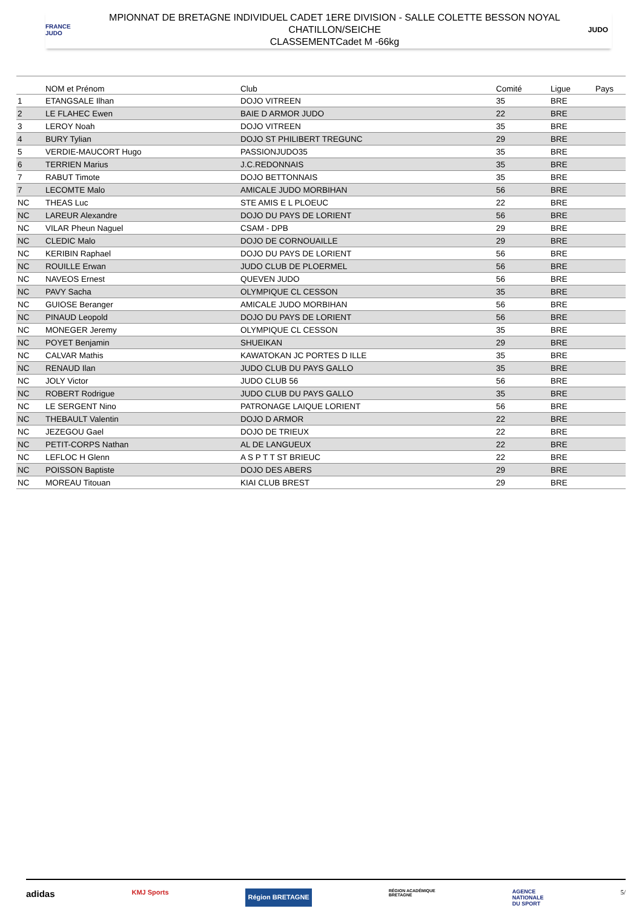FRANCE
JUDO
MPIONNAT DE BRETAGNE INDIVIDUEL CADET 1ERE DIVISION - SALLE COLETTE BESSON NOYAL
CHATILLON/SEICHE
CLASSEMENTCadet M -66kg
JUDO
| | NOM et Prénom | Club | Comité | Ligue | Pays |
| --- | --- | --- | --- | --- | --- |
| 1 | ETANGSALE Ilhan | DOJO VITREEN | 35 | BRE | |
| 2 | LE FLAHEC Ewen | BAIE D ARMOR JUDO | 22 | BRE | |
| 3 | LEROY Noah | DOJO VITREEN | 35 | BRE | |
| 4 | BURY Tylian | DOJO ST PHILIBERT TREGUNC | 29 | BRE | |
| 5 | VERDIE-MAUCORT Hugo | PASSIONJUDO35 | 35 | BRE | |
| 6 | TERRIEN Marius | J.C.REDONNAIS | 35 | BRE | |
| 7 | RABUT Timote | DOJO BETTONNAIS | 35 | BRE | |
| 7 | LECOMTE Malo | AMICALE JUDO MORBIHAN | 56 | BRE | |
| NC | THEAS Luc | STE AMIS E L PLOEUC | 22 | BRE | |
| NC | LAREUR Alexandre | DOJO DU PAYS DE LORIENT | 56 | BRE | |
| NC | VILAR Pheun Naguel | CSAM - DPB | 29 | BRE | |
| NC | CLEDIC Malo | DOJO DE CORNOUAILLE | 29 | BRE | |
| NC | KERIBIN Raphael | DOJO DU PAYS DE LORIENT | 56 | BRE | |
| NC | ROUILLE Erwan | JUDO CLUB DE PLOERMEL | 56 | BRE | |
| NC | NAVEOS Ernest | QUEVEN JUDO | 56 | BRE | |
| NC | PAVY Sacha | OLYMPIQUE CL CESSON | 35 | BRE | |
| NC | GUIOSE Beranger | AMICALE JUDO MORBIHAN | 56 | BRE | |
| NC | PINAUD Leopold | DOJO DU PAYS DE LORIENT | 56 | BRE | |
| NC | MONEGER Jeremy | OLYMPIQUE CL CESSON | 35 | BRE | |
| NC | POYET Benjamin | SHUEIKAN | 29 | BRE | |
| NC | CALVAR Mathis | KAWATOKAN JC PORTES D ILLE | 35 | BRE | |
| NC | RENAUD Ilan | JUDO CLUB DU PAYS GALLO | 35 | BRE | |
| NC | JOLY Victor | JUDO CLUB 56 | 56 | BRE | |
| NC | ROBERT Rodrigue | JUDO CLUB DU PAYS GALLO | 35 | BRE | |
| NC | LE SERGENT Nino | PATRONAGE LAIQUE LORIENT | 56 | BRE | |
| NC | THEBAULT Valentin | DOJO D ARMOR | 22 | BRE | |
| NC | JEZEGOU Gael | DOJO DE TRIEUX | 22 | BRE | |
| NC | PETIT-CORPS Nathan | AL DE LANGUEUX | 22 | BRE | |
| NC | LEFLOC H Glenn | A S P T T ST BRIEUC | 22 | BRE | |
| NC | POISSON Baptiste | DOJO DES ABERS | 29 | BRE | |
| NC | MOREAU Titouan | KIAI CLUB BREST | 29 | BRE | |
adidas KMJ Sports Région BRETAGNE RÉGION ACADÉMIQUE
BRETAGNE AGENCE
NATIONALE
DU SPORT 5/